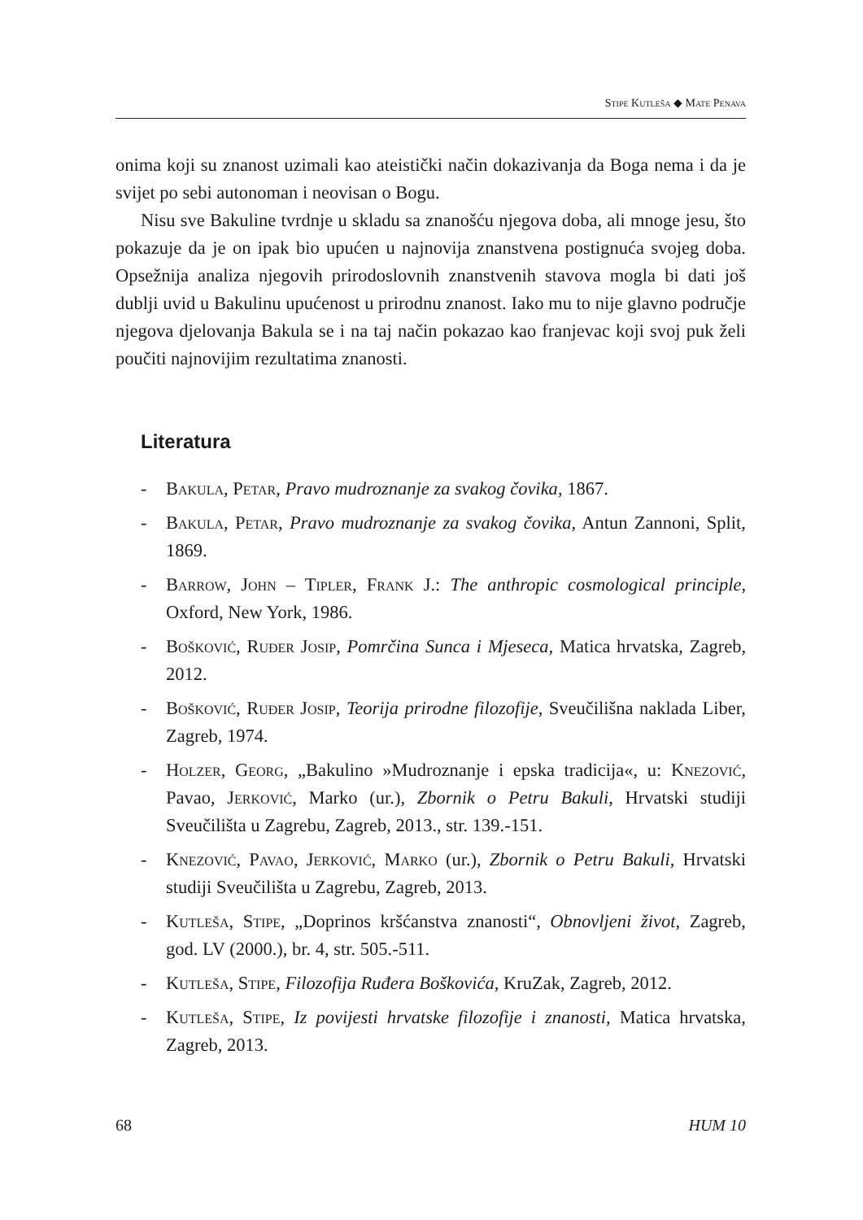Stipe Kutleša ◆ Mate Penava
onima koji su znanost uzimali kao ateistički način dokazivanja da Boga nema i da je svijet po sebi autonoman i neovisan o Bogu.
Nisu sve Bakuline tvrdnje u skladu sa znanošću njegova doba, ali mnoge jesu, što pokazuje da je on ipak bio upućen u najnovija znanstvena postignuća svojeg doba. Opsežnija analiza njegovih prirodoslovnih znanstvenih stavova mogla bi dati još dublji uvid u Bakulinu upućenost u prirodnu znanost. Iako mu to nije glavno područje njegova djelovanja Bakula se i na taj način pokazao kao franjevac koji svoj puk želi poučiti najnovijim rezultatima znanosti.
Literatura
- Bakula, Petar, Pravo mudroznanje za svakog čovika, 1867.
- Bakula, Petar, Pravo mudroznanje za svakog čovika, Antun Zannoni, Split, 1869.
- Barrow, John – Tipler, Frank J.: The anthropic cosmological principle, Oxford, New York, 1986.
- Bošković, Ruđer Josip, Pomrčina Sunca i Mjeseca, Matica hrvatska, Zagreb, 2012.
- Bošković, Ruđer Josip, Teorija prirodne filozofije, Sveučilišna naklada Liber, Zagreb, 1974.
- Holzer, Georg, „Bakulino »Mudroznanje i epska tradicija«, u: Knezović, Pavao, Jerković, Marko (ur.), Zbornik o Petru Bakuli, Hrvatski studiji Sveučilišta u Zagrebu, Zagreb, 2013., str. 139.-151.
- Knezović, Pavao, Jerković, Marko (ur.), Zbornik o Petru Bakuli, Hrvatski studiji Sveučilišta u Zagrebu, Zagreb, 2013.
- Kutleša, Stipe, „Doprinos kršćanstva znanosti“, Obnovljeni život, Zagreb, god. LV (2000.), br. 4, str. 505.-511.
- Kutleša, Stipe, Filozofija Ruđera Boškovića, KruZak, Zagreb, 2012.
- Kutleša, Stipe, Iz povijesti hrvatske filozofije i znanosti, Matica hrvatska, Zagreb, 2013.
68 HUM 10